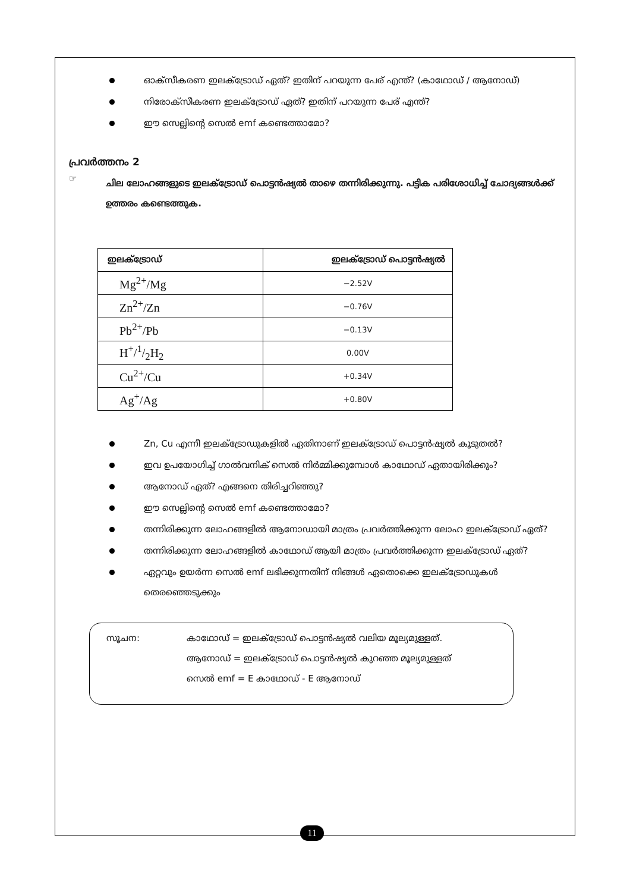ഓക്സീകരണ ഇലക്ട്രോഡ് ഏത്? ഇതിന് പറയുന്ന പേര് എന്ത്? (കാഥോഡ് / ആനോഡ്)
നിരോക്സീകരണ ഇലക്ട്രോഡ് ഏത്? ഇതിന് പറയുന്ന പേര് എന്ത്?
ഈ സെല്ലിന്റെ സെൽ emf കണ്ടെത്താമോ?
പ്രവർത്തനം 2
☞ ചില ലോഹങ്ങളുടെ ഇലക്ട്രോഡ് പൊട്ടൻഷ്യൽ താഴെ തന്നിരിക്കുന്നു. പട്ടിക പരിശോധിച്ച് ചോദ്യങ്ങൾക്ക് ഉത്തരം കണ്ടെത്തുക.
| ഇലക്ട്രോഡ് | ഇലക്ട്രോഡ് പൊട്ടൻഷ്യൽ |
| --- | --- |
| Mg<sup>2+</sup>/Mg | −2.52V |
| Zn<sup>2+</sup>/Zn | −0.76V |
| Pb<sup>2+</sup>/Pb | −0.13V |
| H<sup>+</sup>/1/2H<sub>2</sub> | 0.00V |
| Cu<sup>2+</sup>/Cu | +0.34V |
| Ag<sup>+</sup>/Ag | +0.80V |
Zn, Cu എന്നീ ഇലക്ട്രോഡുകളിൽ ഏതിനാണ് ഇലക്ട്രോഡ് പൊട്ടൻഷ്യൽ കൂടുതൽ?
ഇവ ഉപയോഗിച്ച് ഗാൽവനിക് സെൽ നിർമ്മിക്കുമ്പോൾ കാഥോഡ് ഏതായിരിക്കും?
ആനോഡ് ഏത്? എങ്ങനെ തിരിച്ചറിഞ്ഞു?
ഈ സെല്ലിന്റെ സെൽ emf കണ്ടെത്താമോ?
തന്നിരിക്കുന്ന ലോഹങ്ങളിൽ ആനോഡായി മാത്രം പ്രവർത്തിക്കുന്ന ലോഹ ഇലക്ട്രോഡ് ഏത്?
തന്നിരിക്കുന്ന ലോഹങ്ങളിൽ കാഥോഡ് ആയി മാത്രം പ്രവർത്തിക്കുന്ന ഇലക്ട്രോഡ് ഏത്?
ഏറ്റവും ഉയർന്ന സെൽ emf ലഭിക്കുന്നതിന് നിങ്ങൾ ഏതൊക്കെ ഇലക്ട്രോഡുകൾ തെരഞ്ഞെടുക്കും
സൂചന: കാഥോഡ് = ഇലക്ട്രോഡ് പൊട്ടൻഷ്യൽ വലിയ മൂല്യമുള്ളത്.
ആനോഡ് = ഇലക്ട്രോഡ് പൊട്ടൻഷ്യൽ കുറഞ്ഞ മൂല്യമുള്ളത്
സെൽ emf = E കാഥോഡ് - E ആനോഡ്
11